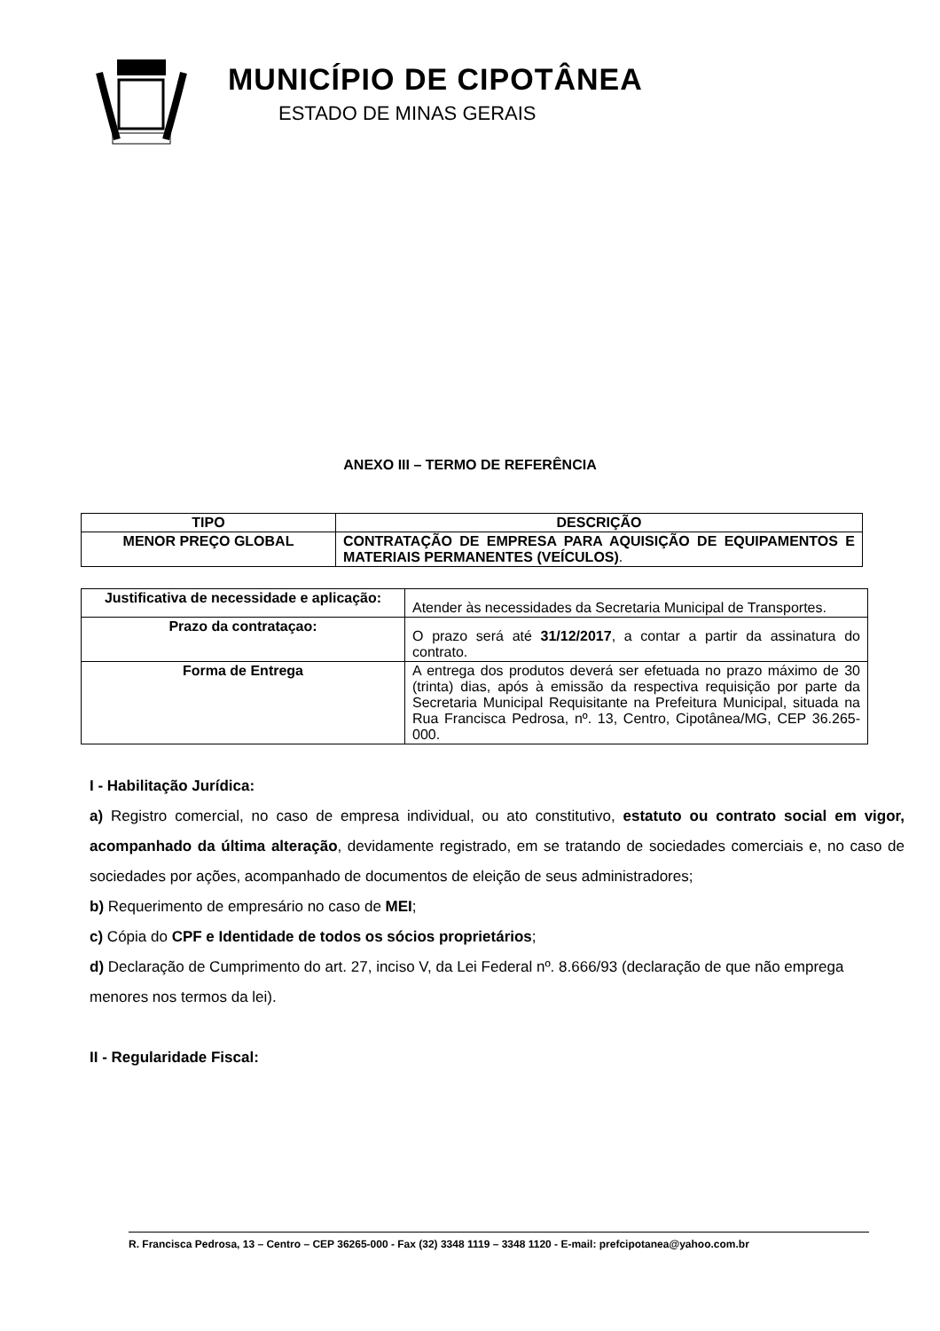MUNICÍPIO DE CIPOTÂNEA
ESTADO DE MINAS GERAIS
ANEXO III – TERMO DE REFERÊNCIA
| TIPO | DESCRIÇÃO |
| --- | --- |
| MENOR PREÇO GLOBAL | CONTRATAÇÃO DE EMPRESA PARA AQUISIÇÃO DE EQUIPAMENTOS E MATERIAIS PERMANENTES (VEÍCULOS) . |
| Justificativa de necessidade e aplicação: | Atender às necessidades da Secretaria Municipal de Transportes. |
| Prazo da contrataçao: | O prazo será até 31/12/2017 , a contar a partir da assinatura do contrato. |
| Forma de Entrega | A entrega dos produtos deverá ser efetuada no prazo máximo de 30 (trinta) dias, após à emissão da respectiva requisição por parte da Secretaria Municipal Requisitante na Prefeitura Municipal, situada na Rua Francisca Pedrosa, nº. 13, Centro, Cipotânea/MG, CEP 36.265-000. |
I - Habilitação Jurídica:
a) Registro comercial, no caso de empresa individual, ou ato constitutivo, estatuto ou contrato social em vigor, acompanhado da última alteração, devidamente registrado, em se tratando de sociedades comerciais e, no caso de sociedades por ações, acompanhado de documentos de eleição de seus administradores;
b) Requerimento de empresário no caso de MEI;
c) Cópia do CPF e Identidade de todos os sócios proprietários;
d) Declaração de Cumprimento do art. 27, inciso V, da Lei Federal nº. 8.666/93 (declaração de que não emprega menores nos termos da lei).
II - Regularidade Fiscal:
R. Francisca Pedrosa, 13 – Centro – CEP 36265-000 - Fax (32) 3348 1119 – 3348 1120 - E-mail: prefcipotanea@yahoo.com.br